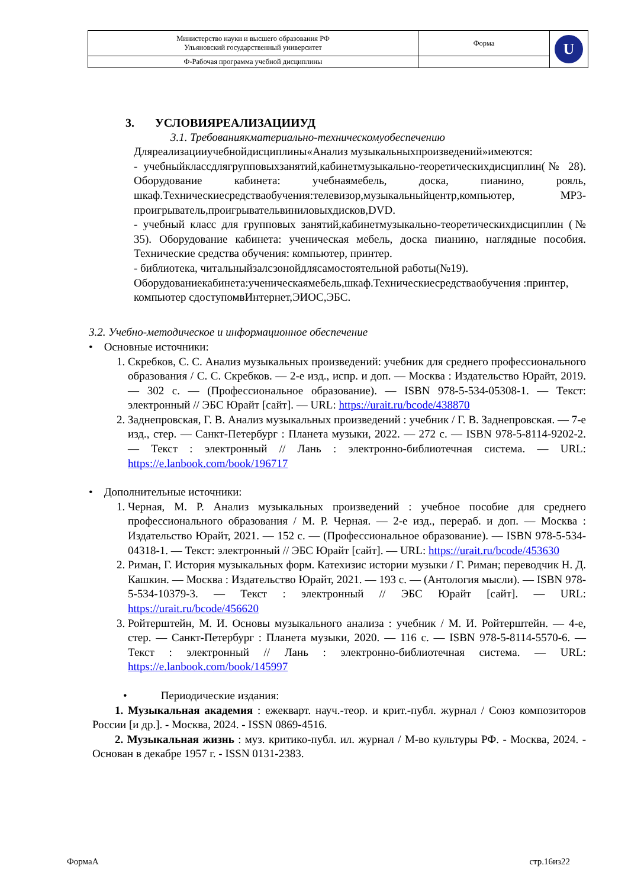| Министерство науки и высшего образования РФ Ульяновский государственный университет | Форма | U |
| Ф-Рабочая программа учебной дисциплины | | |
3. УСЛОВИЯРЕАЛИЗАЦИИУД
3.1. Требованиякматериально-техническомуобеспечению
Дляреализацииучебнойдисциплины«Анализ музыкальныхпроизведений»имеются:
- учебныйклассдлягрупповыхзанятий,кабинетмузыкально-теоретическихдисциплин(№ 28). Оборудование кабинета: учебнаямебель, доска, пианино, рояль, шкаф.Техническиесредстваобучения:телевизор,музыкальныйцентр,компьютер, MP3-проигрыватель,проигрывательвиниловыхдисков,DVD.
- учебный класс для групповых занятий,кабинетмузыкально-теоретическихдисциплин (№ 35). Оборудование кабинета: ученическая мебель, доска пианино, наглядные пособия. Технические средства обучения: компьютер, принтер.
- библиотека, читальныйзалсзонойдлясамостоятельной работы(№19). Оборудованиекабинета:ученическаямебель,шкаф.Техническиесредстваобучения :принтер, компьютер сдоступомвИнтернет,ЭИОС,ЭБС.
3.2. Учебно-методическое и информационное обеспечение
• Основные источники:
1. Скребков, С. С. Анализ музыкальных произведений: учебник для среднего профессионального образования / С. С. Скребков. — 2-е изд., испр. и доп. — Москва : Издательство Юрайт, 2019. — 302 с. — (Профессиональное образование). — ISBN 978-5-534-05308-1. — Текст: электронный // ЭБС Юрайт [сайт]. — URL: https://urait.ru/bcode/438870
2. Заднепровская, Г. В. Анализ музыкальных произведений : учебник / Г. В. Заднепровская. — 7-е изд., стер. — Санкт-Петербург : Планета музыки, 2022. — 272 с. — ISBN 978-5-8114-9202-2. — Текст : электронный // Лань : электронно-библиотечная система. — URL: https://e.lanbook.com/book/196717
• Дополнительные источники:
1. Черная, М. Р. Анализ музыкальных произведений : учебное пособие для среднего профессионального образования / М. Р. Черная. — 2-е изд., перераб. и доп. — Москва : Издательство Юрайт, 2021. — 152 с. — (Профессиональное образование). — ISBN 978-5-534-04318-1. — Текст: электронный // ЭБС Юрайт [сайт]. — URL: https://urait.ru/bcode/453630
2. Риман, Г. История музыкальных форм. Катехизис истории музыки / Г. Риман; переводчик Н. Д. Кашкин. — Москва : Издательство Юрайт, 2021. — 193 с. — (Антология мысли). — ISBN 978-5-534-10379-3. — Текст : электронный // ЭБС Юрайт [сайт]. — URL: https://urait.ru/bcode/456620
3. Ройтерштейн, М. И. Основы музыкального анализа : учебник / М. И. Ройтерштейн. — 4-е, стер. — Санкт-Петербург : Планета музыки, 2020. — 116 с. — ISBN 978-5-8114-5570-6. — Текст : электронный // Лань : электронно-библиотечная система. — URL: https://e.lanbook.com/book/145997
• Периодические издания:
1. Музыкальная академия : ежекварт. науч.-теор. и крит.-публ. журнал / Союз композиторов России [и др.]. - Москва, 2024. - ISSN 0869-4516.
2. Музыкальная жизнь : муз. критико-публ. ил. журнал / М-во культуры РФ. - Москва, 2024. - Основан в декабре 1957 г. - ISSN 0131-2383.
ФормаА стр.16из22